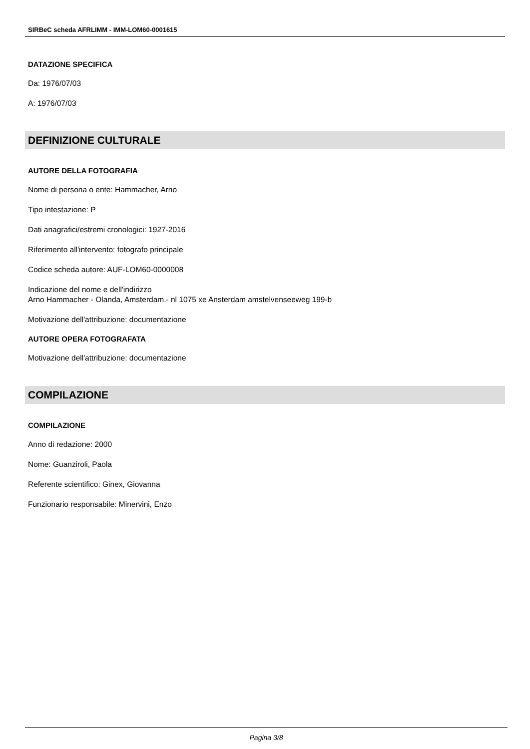SIRBeC scheda AFRLIMM - IMM-LOM60-0001615
DATAZIONE SPECIFICA
Da: 1976/07/03
A: 1976/07/03
DEFINIZIONE CULTURALE
AUTORE DELLA FOTOGRAFIA
Nome di persona o ente: Hammacher, Arno
Tipo intestazione: P
Dati anagrafici/estremi cronologici: 1927-2016
Riferimento all'intervento: fotografo principale
Codice scheda autore: AUF-LOM60-0000008
Indicazione del nome e dell'indirizzo
Arno Hammacher - Olanda, Amsterdam.- nl 1075 xe Ansterdam amstelvenseeweg 199-b
Motivazione dell'attribuzione: documentazione
AUTORE OPERA FOTOGRAFATA
Motivazione dell'attribuzione: documentazione
COMPILAZIONE
COMPILAZIONE
Anno di redazione: 2000
Nome: Guanziroli, Paola
Referente scientifico: Ginex, Giovanna
Funzionario responsabile: Minervini, Enzo
Pagina 3/8